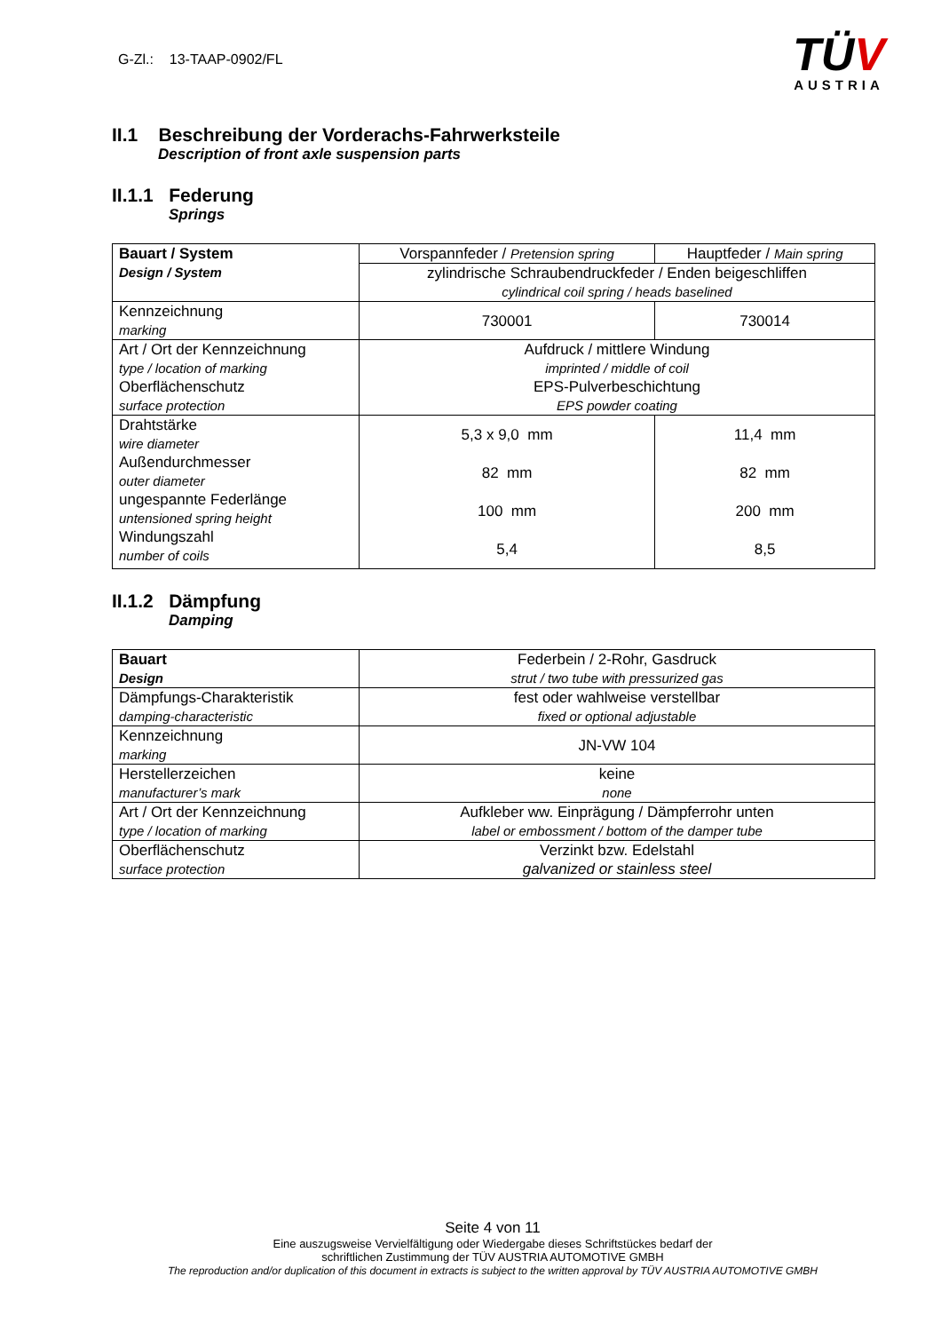G-Zl.: 13-TAAP-0902/FL
TÜV
AUSTRIA
II.1 Beschreibung der Vorderachs-Fahrwerksteile
Description of front axle suspension parts
II.1.1 Federung
Springs
| Bauart / System Design / System | Vorspannfeder / Pretension spring | Hauptfeder / Main spring |
| | zylindrische Schraubendruckfeder / Enden beigeschliffen cylindrical coil spring / heads baselined | |
| Kennzeichnung marking | 730001 | 730014 |
| Art / Ort der Kennzeichnung type / location of marking Oberflächenschutz surface protection | Aufdruck / mittlere Windung imprinted / middle of coil EPS-Pulverbeschichtung EPS powder coating | |
| Drahtstärke wire diameter Außendurchmesser outer diameter ungespannte Federlänge untensioned spring height Windungszahl number of coils | 5,3 x 9,0 mm 82 mm 100 mm 5,4 | 11,4 mm 82 mm 200 mm 8,5 |
II.1.2 Dämpfung
Damping
| Bauart Design | Federbein / 2-Rohr, Gasdruck strut / two tube with pressurized gas |
| Dämpfungs-Charakteristik damping-characteristic | fest oder wahlweise verstellbar fixed or optional adjustable |
| Kennzeichnung marking | JN-VW 104 |
| Herstellerzeichen manufacturer’s mark | keine none |
| Art / Ort der Kennzeichnung type / location of marking | Aufkleber ww. Einprägung / Dämpferrohr unten label or embossment / bottom of the damper tube |
| Oberflächenschutz surface protection | Verzinkt bzw. Edelstahl galvanized or stainless steel |
Seite 4 von 11
Eine auszugsweise Vervielfältigung oder Wiedergabe dieses Schriftstückes bedarf der
schriftlichen Zustimmung der TÜV AUSTRIA AUTOMOTIVE GMBH
The reproduction and/or duplication of this document in extracts is subject to the written approval by TÜV AUSTRIA AUTOMOTIVE GMBH